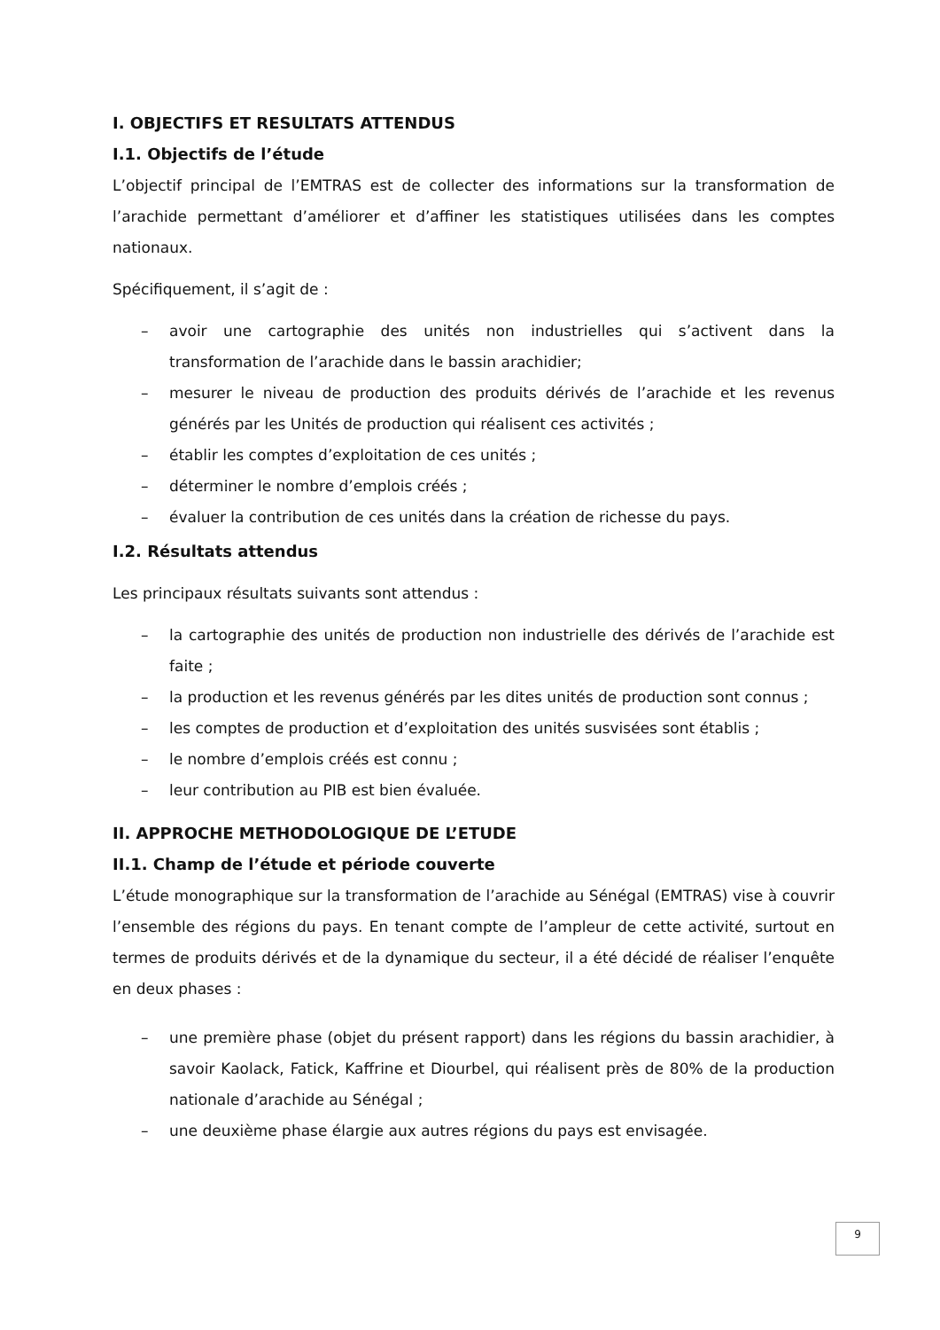I. OBJECTIFS ET RESULTATS ATTENDUS
I.1. Objectifs de l’étude
L’objectif principal de l’EMTRAS est de collecter des informations sur la transformation de l’arachide permettant d’améliorer et d’affiner les statistiques utilisées dans les comptes nationaux.
Spécifiquement, il s’agit de :
– avoir une cartographie des unités non industrielles qui s’activent dans la transformation de l’arachide dans le bassin arachidier;
– mesurer le niveau de production des produits dérivés de l’arachide et les revenus générés par les Unités de production qui réalisent ces activités ;
– établir les comptes d’exploitation de ces unités ;
– déterminer le nombre d’emplois créés ;
– évaluer la contribution de ces unités dans la création de richesse du pays.
I.2. Résultats attendus
Les principaux résultats suivants sont attendus :
– la cartographie des unités de production non industrielle des dérivés de l’arachide est faite ;
– la production et les revenus générés par les dites unités de production sont connus ;
– les comptes de production et d’exploitation des unités susvisées sont établis ;
– le nombre d’emplois créés est connu ;
– leur contribution au PIB est bien évaluée.
II. APPROCHE METHODOLOGIQUE DE L’ETUDE
II.1. Champ de l’étude et période couverte
L’étude monographique sur la transformation de l’arachide au Sénégal (EMTRAS) vise à couvrir l’ensemble des régions du pays. En tenant compte de l’ampleur de cette activité, surtout en termes de produits dérivés et de la dynamique du secteur, il a été décidé de réaliser l’enquête en deux phases :
– une première phase (objet du présent rapport) dans les régions du bassin arachidier, à savoir Kaolack, Fatick, Kaffrine et Diourbel, qui réalisent près de 80% de la production nationale d’arachide au Sénégal ;
– une deuxième phase élargie aux autres régions du pays est envisagée.
9